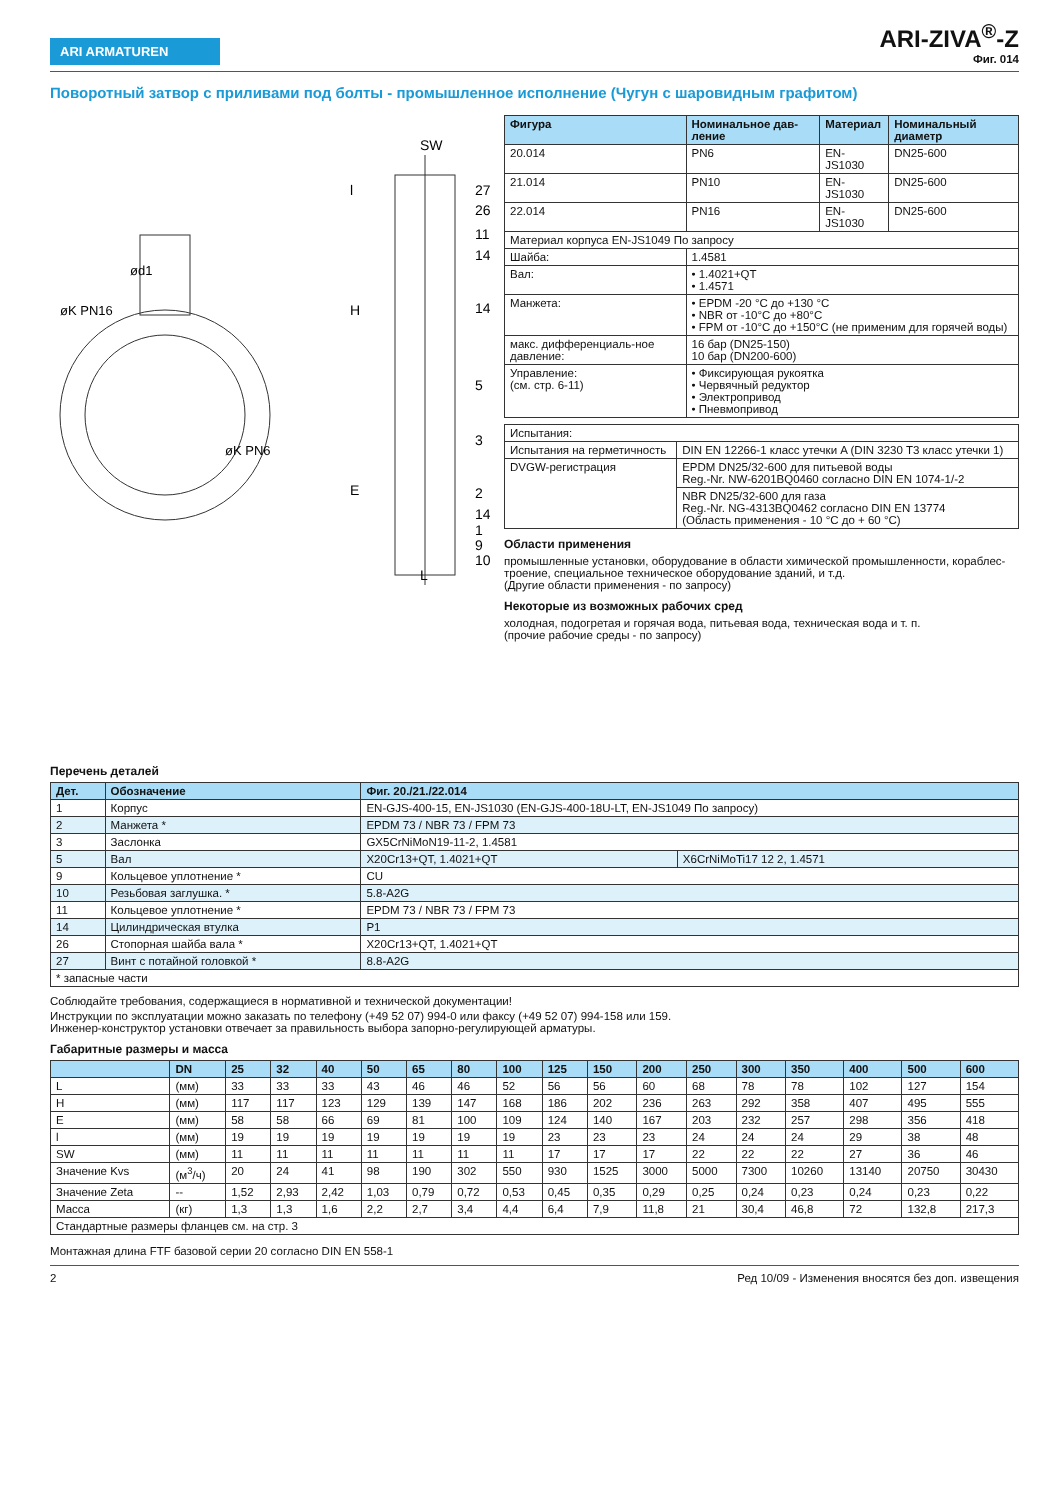ARI ARMATUREN
ARI-ZIVA<sup>®</sup>-Z
Фиг. 014
Поворотный затвор с приливами под болты - промышленное исполнение (Чугун с шаровидным графитом)
SW
27
26
11
14
14
5
3
2
14
1
9
10
H
E
l
L
ød1
øK PN16
øK PN6
| Фигура | Номинальное дав-ление | Материал | Номинальный диаметр |
| --- | --- | --- | --- |
| 20.014 | PN6 | EN-JS1030 | DN25-600 |
| 21.014 | PN10 | EN-JS1030 | DN25-600 |
| 22.014 | PN16 | EN-JS1030 | DN25-600 |
| Материал корпуса EN-JS1049 По запросу | | | |
| Шайба: | 1.4581 | | |
| Вал: | • 1.4021+QT • 1.4571 | | |
| Манжета: | • EPDM -20 °C до +130 °C • NBR от -10°C до +80°C • FPM от -10°C до +150°C (не применим для горячей воды) | | |
| макс. дифференциаль-ное давление: | 16 бар (DN25-150) 10 бар (DN200-600) | | |
| Управление: (см. стр. 6-11) | • Фиксирующая рукоятка • Червячный редуктор • Электропривод • Пневмопривод | | |
| Испытания: | |
| Испытания на герметичность | DIN EN 12266-1 класс утечки A (DIN 3230 T3 класс утечки 1) |
| DVGW-регистрация | EPDM DN25/32-600 для питьевой воды Reg.-Nr. NW-6201BQ0460 согласно DIN EN 1074-1/-2 |
| | NBR DN25/32-600 для газа Reg.-Nr. NG-4313BQ0462 согласно DIN EN 13774 (Область применения - 10 °C до + 60 °C) |
Области применения
промышленные установки, оборудование в области химической промышленности, кораблес-троение, специальное техническое оборудование зданий, и т.д.
(Другие области применения - по запросу)
Некоторые из возможных рабочих сред
холодная, подогретая и горячая вода, питьевая вода, техническая вода и т. п.
(прочие рабочие среды - по запросу)
Перечень деталей
| Дет. | Обозначение | Фиг. 20./21./22.014 | |
| --- | --- | --- | --- |
| 1 | Корпус | EN-GJS-400-15, EN-JS1030 (EN-GJS-400-18U-LT, EN-JS1049 По запросу) | |
| 2 | Манжета * | EPDM 73 / NBR 73 / FPM 73 | |
| 3 | Заслонка | GX5CrNiMoN19-11-2, 1.4581 | |
| 5 | Вал | X20Cr13+QT, 1.4021+QT | X6CrNiMoTi17 12 2, 1.4571 |
| 9 | Кольцевое уплотнение * | CU | |
| 10 | Резьбовая заглушка. * | 5.8-A2G | |
| 11 | Кольцевое уплотнение * | EPDM 73 / NBR 73 / FPM 73 | |
| 14 | Цилиндрическая втулка | P1 | |
| 26 | Стопорная шайба вала * | X20Cr13+QT, 1.4021+QT | |
| 27 | Винт с потайной головкой * | 8.8-A2G | |
| * запасные части | | | |
Соблюдайте требования, содержащиеся в нормативной и технической документации!
Инструкции по эксплуатации можно заказать по телефону (+49 52 07) 994-0 или факсу (+49 52 07) 994-158 или 159.
Инженер-конструктор установки отвечает за правильность выбора запорно-регулирующей арматуры.
Габаритные размеры и масса
| | DN | 25 | 32 | 40 | 50 | 65 | 80 | 100 | 125 | 150 | 200 | 250 | 300 | 350 | 400 | 500 | 600 |
| --- | --- | --- | --- | --- | --- | --- | --- | --- | --- | --- | --- | --- | --- | --- | --- | --- | --- |
| L | (мм) | 33 | 33 | 33 | 43 | 46 | 46 | 52 | 56 | 56 | 60 | 68 | 78 | 78 | 102 | 127 | 154 |
| H | (мм) | 117 | 117 | 123 | 129 | 139 | 147 | 168 | 186 | 202 | 236 | 263 | 292 | 358 | 407 | 495 | 555 |
| E | (мм) | 58 | 58 | 66 | 69 | 81 | 100 | 109 | 124 | 140 | 167 | 203 | 232 | 257 | 298 | 356 | 418 |
| l | (мм) | 19 | 19 | 19 | 19 | 19 | 19 | 19 | 23 | 23 | 23 | 24 | 24 | 24 | 29 | 38 | 48 |
| SW | (мм) | 11 | 11 | 11 | 11 | 11 | 11 | 11 | 17 | 17 | 17 | 22 | 22 | 22 | 27 | 36 | 46 |
| Значение Kvs | (м<sup>3</sup>/ч) | 20 | 24 | 41 | 98 | 190 | 302 | 550 | 930 | 1525 | 3000 | 5000 | 7300 | 10260 | 13140 | 20750 | 30430 |
| Значение Zeta | -- | 1,52 | 2,93 | 2,42 | 1,03 | 0,79 | 0,72 | 0,53 | 0,45 | 0,35 | 0,29 | 0,25 | 0,24 | 0,23 | 0,24 | 0,23 | 0,22 |
| Масса | (кг) | 1,3 | 1,3 | 1,6 | 2,2 | 2,7 | 3,4 | 4,4 | 6,4 | 7,9 | 11,8 | 21 | 30,4 | 46,8 | 72 | 132,8 | 217,3 |
| Стандартные размеры фланцев см. на стр. 3 | | | | | | | | | | | | | | | | | |
Монтажная длина FTF базовой серии 20 согласно DIN EN 558-1
2 Ред 10/09 - Изменения вносятся без доп. извещения